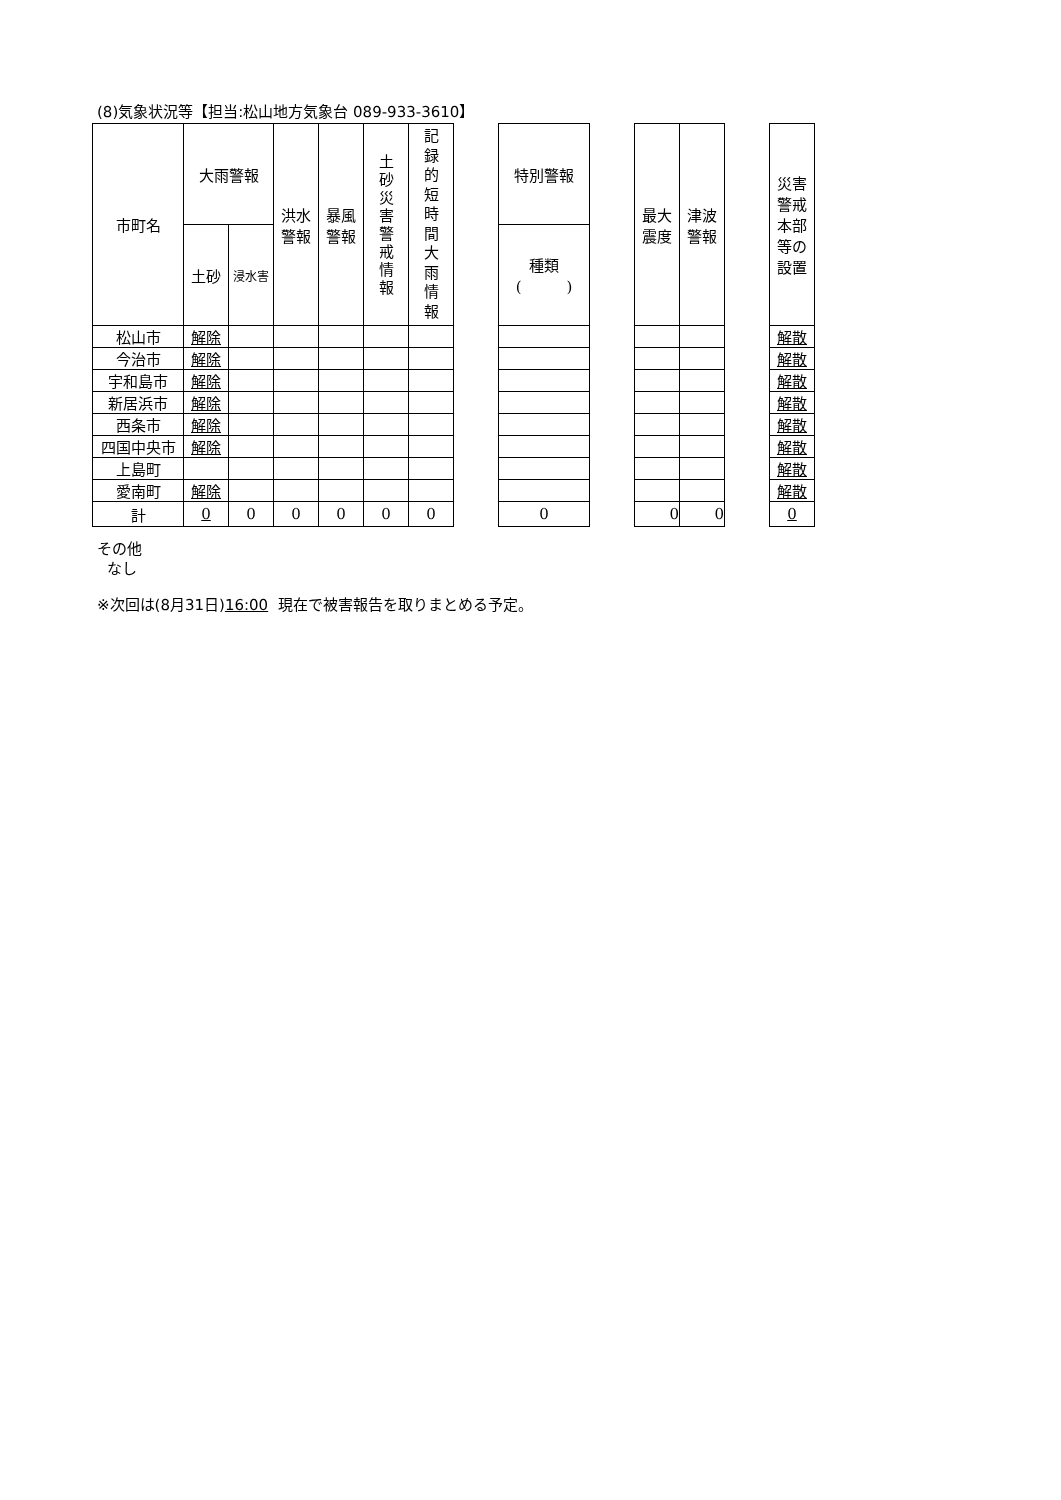(8)気象状況等【担当:松山地方気象台 089-933-3610】
| 市町名 | 大雨警報 | | 洪水 警報 | 暴風 警報 | 土 砂 災 害 警 戒 情 報 | 記 録 的 短 時 間 大 雨 情 報 | | 特別警報 | | 最大 震度 | 津波 警報 | | 災害 警戒 本部 等の 設置 |
| | 土砂 | 浸水害 | | | | | | 種類 ( ) | | | | | |
| 松山市 | 解除 | | | | | | | | | | | | 解散 |
| 今治市 | 解除 | | | | | | | | | | | | 解散 |
| 宇和島市 | 解除 | | | | | | | | | | | | 解散 |
| 新居浜市 | 解除 | | | | | | | | | | | | 解散 |
| 西条市 | 解除 | | | | | | | | | | | | 解散 |
| 四国中央市 | 解除 | | | | | | | | | | | | 解散 |
| 上島町 | | | | | | | | | | | | | 解散 |
| 愛南町 | 解除 | | | | | | | | | | | | 解散 |
| 計 | 0 | 0 | 0 | 0 | 0 | 0 | | 0 | | 0 | 0 | | 0 |
その他
なし
※次回は(8月31日)16:00 現在で被害報告を取りまとめる予定。